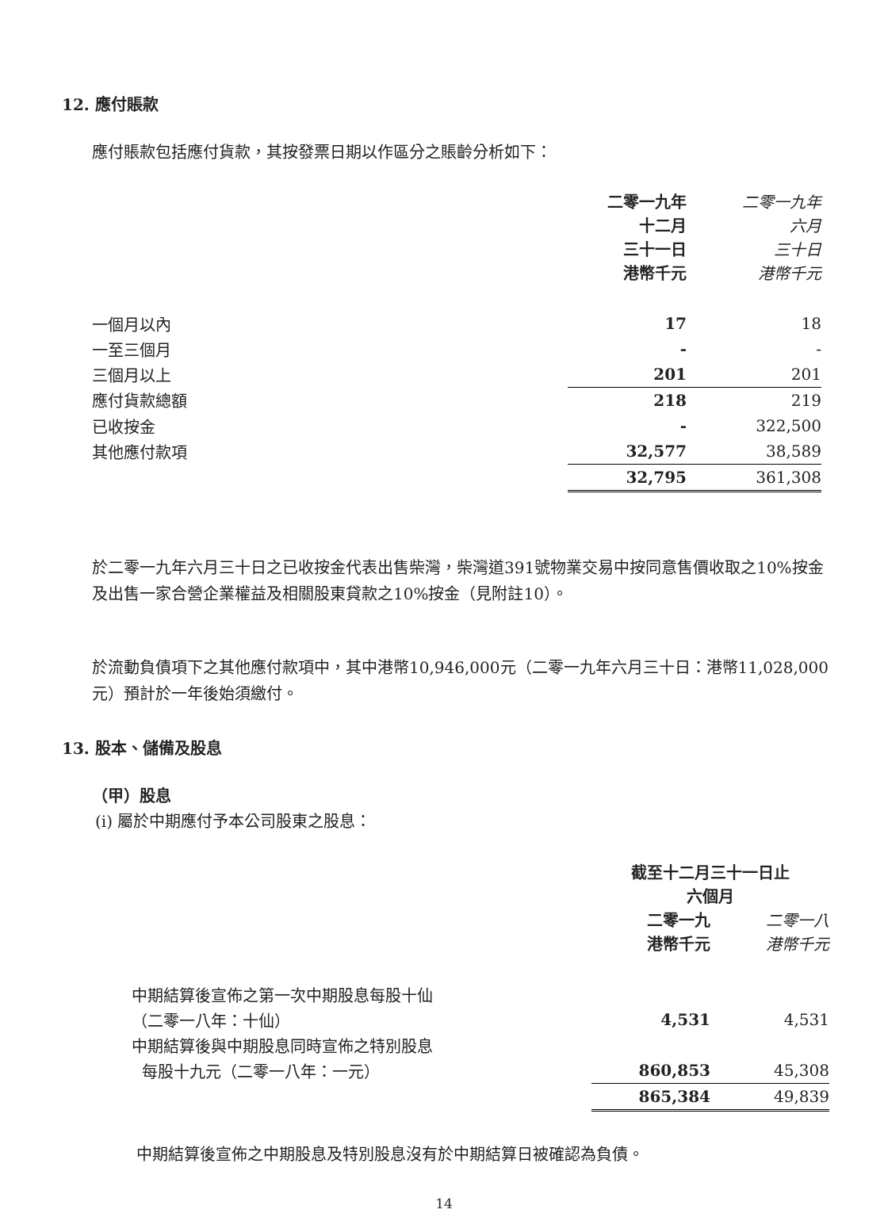12. 應付賬款
應付賬款包括應付貨款，其按發票日期以作區分之賬齡分析如下：
| | 二零一九年 十二月 三十一日 港幣千元 | 二零一九年 六月 三十日 港幣千元 |
| 一個月以內 | 17 | 18 |
| 一至三個月 | - | - |
| 三個月以上 | 201 | 201 |
| 應付貨款總額 | 218 | 219 |
| 已收按金 | - | 322,500 |
| 其他應付款項 | 32,577 | 38,589 |
| | 32,795 | 361,308 |
於二零一九年六月三十日之已收按金代表出售柴灣，柴灣道391號物業交易中按同意售價收取之10%按金及出售一家合營企業權益及相關股東貸款之10%按金（見附註10）。
於流動負債項下之其他應付款項中，其中港幣10,946,000元（二零一九年六月三十日：港幣11,028,000元）預計於一年後始須繳付。
13. 股本、儲備及股息
（甲）股息
(i) 屬於中期應付予本公司股東之股息：
| | 截至十二月三十一日止 六個月 | |
| | 二零一九 港幣千元 | 二零一八 港幣千元 |
| 中期結算後宣佈之第一次中期股息每股十仙 | | |
| （二零一八年：十仙） | 4,531 | 4,531 |
| 中期結算後與中期股息同時宣佈之特別股息 | | |
| 每股十九元（二零一八年：一元） | 860,853 | 45,308 |
| | 865,384 | 49,839 |
中期結算後宣佈之中期股息及特別股息沒有於中期結算日被確認為負債。
14